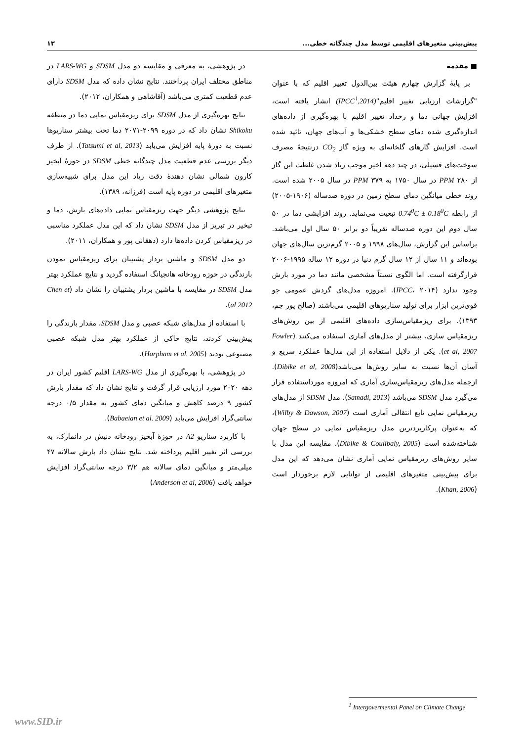پیش‌بینی متغیرهای اقلیمی توسط مدل چندگانه خطی... ۱۳
■ مقدمه
بر پایهٔ گزارش چهارم هیئت بین‌الدول تغییر اقلیم که با عنوان "گزارشات ارزیابی تغییر اقلیم"(IPCC<sup>۱</sup>,2014) انشار یافته است، افزایش جهانی دما و رخداد تغییر اقلیم با بهره‌گیری از داده‌های اندازه‌گیری شده دمای سطح خشکی‌ها و آب‌های جهان، تائید شده است. افزایش گازهای گلخانه‌ای به ویژه گاز CO<sub>2</sub> درنتیجهٔ مصرف سوخت‌های فسیلی، در چند دهه اخیر موجب زیاد شدن غلظت این گاز از ۲۸۰ PPM در سال ۱۷۵۰ به PPM ۳۷۹ در سال ۲۰۰۵ شده است. روند خطی میانگین دمای سطح زمین در دوره صدساله (۱۹۰۶-۲۰۰۵) از رابطه 0.74<sup>0</sup>C ± 0.18<sup>0</sup>C تبعیت می‌نماید. روند افزایشی دما در ۵۰ سال دوم این دوره صدساله تقریباً دو برابر ۵۰ سال اول می‌باشد. براساس این گزارش، سال‌های ۱۹۹۸ و ۲۰۰۵ گرم‌ترین سال‌های جهان بوده‌اند و ۱۱ سال از ۱۲ سال گرم دنیا در دوره ۱۲ ساله ۱۹۹۵-۲۰۰۶ قرارگرفته است. اما الگوی نسبتاً مشخصی مانند دما در مورد بارش وجود ندارد (IPCC، ۲۰۱۴). امروزه مدل‌های گردش عمومی جو قوی‌ترین ابزار برای تولید سناریوهای اقلیمی می‌باشند (صالح پور جم، ۱۳۹۳). برای ریزمقیاس‌سازی داده‌های اقلیمی از بین روش‌های ریزمقیاس سازی، بیشتر از مدل‌های آماری استفاده می‌کنند (Fowler et al, 2007). یکی از دلایل استفاده از این مدل‌ها عملکرد سریع و آسان آن‌ها نسبت به سایر روش‌ها می‌باشد(Dibike et al, 2008). ازجمله مدل‌های ریزمقیاس‌سازی آماری که امروزه مورداستفاده قرار می‌گیرد مدل SDSM می‌باشد (Samadi, 2013). مدل SDSM از مدل‌های ریزمقیاس نمایی تابع انتقالی آماری است (Wilby & Dawson, 2007)، که به‌عنوان پرکاربردترین مدل ریزمقیاس نمایی در سطح جهان شناخته‌شده است (Dibike & Coulibaly, 2005). مقایسه این مدل با سایر روش‌های ریزمقیاس نمایی آماری نشان می‌دهد که این مدل برای پیش‌بینی متغیرهای اقلیمی از توانایی لازم برخوردار است (Khan, 2006).
در پژوهشی، به معرفی و مقایسه دو مدل SDSM و LARS-WG در مناطق مختلف ایران پرداختند. نتایج نشان داده که مدل SDSM دارای عدم قطعیت کمتری می‌باشد (آقاشاهی و همکاران، ۲۰۱۲).
نتایج بهره‌گیری از مدل SDSM برای ریزمقیاس نمایی دما در منطقه Shikoku نشان داد که در دوره ۲۰۹۹-۲۰۷۱ دما تحت بیشتر سناریوها نسبت به دورهٔ پایه افزایش می‌یابد (Tatsumi et al, 2013). از طرف دیگر بررسی عدم قطعیت مدل چندگانه خطی SDSM در حوزهٔ آبخیز کارون شمالی نشان دهندهٔ دقت زیاد این مدل برای شبیه‌سازی متغیرهای اقلیمی در دوره پایه است (فرزانه، ۱۳۸۹).
نتایج پژوهشی دیگر جهت ریزمقیاس نمایی داده‌های بارش، دما و تبخیر در تبریز از مدل SDSM نشان داد که این مدل عملکرد مناسبی در ریزمقیاس کردن داده‌ها دارد (دهقانی پور و همکاران، ۲۰۱۱).
دو مدل SDSM و ماشین بردار پشتیبان برای ریزمقیاس نمودن بارندگی در حوزه رودخانه هانجیانگ استفاده گردید و نتایج عملکرد بهتر مدل SDSM در مقایسه با ماشین بردار پشتیبان را نشان داد (Chen et al 2012).
با استفاده از مدل‌های شبکه عصبی و مدل SDSM، مقدار بارندگی را پیش‌بینی کردند، نتایج حاکی از عملکرد بهتر مدل شبکه عصبی مصنوعی بودند (Harpham et al. 2005).
در پژوهشی، با بهره‌گیری از مدل LARS-WG اقلیم کشور ایران در دهه ۲۰۲۰ مورد ارزیابی قرار گرفت و نتایج نشان داد که مقدار بارش کشور ۹ درصد کاهش و میانگین دمای کشور به مقدار ۰/۵ درجه سانتی‌گراد افزایش می‌یابد (Babaeian et al. 2009).
با کاربرد سناریو A2 در حوزهٔ آبخیز رودخانه دنیش در دانمارک، به بررسی اثر تغییر اقلیم پرداخته شد. نتایج نشان داد بارش سالانه ۴۷ میلی‌متر و میانگین دمای سالانه هم ۳/۲ درجه سانتی‌گراد افزایش خواهد یافت (Anderson et al, 2006)
<sup>1</sup> Intergovermental Panel on Climate Change
www.SID.ir